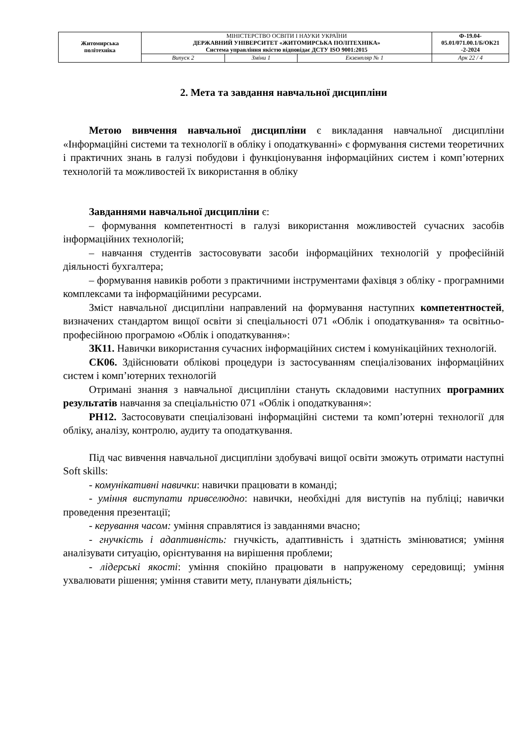| Житомирська політехніка | МІНІСТЕРСТВО ОСВІТИ І НАУКИ УКРАЇНИ ДЕРЖАВНИЙ УНІВЕРСИТЕТ «ЖИТОМИРСЬКА ПОЛІТЕХНІКА» Система управління якістю відповідає ДСТУ ISO 9001:2015 | | | Ф-19.04- 05.01/071.00.1/Б/ОК21 -2-2024 |
| | Випуск 2 | Зміни 1 | Екземпляр № 1 | Арк 22 / 4 |
2. Мета та завдання навчальної дисципліни
Метою вивчення навчальної дисципліни є викладання навчальної дисципліни «Інформаційні системи та технології в обліку і оподаткуванні» є формування системи теоретичних і практичних знань в галузі побудови і функціонування інформаційних систем і комп’ютерних технологій та можливостей їх використання в обліку
Завданнями навчальної дисципліни є:
– формування компетентності в галузі використання можливостей сучасних засобів інформаційних технологій;
– навчання студентів застосовувати засоби інформаційних технологій у професійній діяльності бухгалтера;
– формування навиків роботи з практичними інструментами фахівця з обліку - програмними комплексами та інформаційними ресурсами.
Зміст навчальної дисципліни направлений на формування наступних компетентностей, визначених стандартом вищої освіти зі спеціальності 071 «Облік і оподаткування» та освітньо-професійною програмою «Облік і оподаткування»:
ЗК11. Навички використання сучасних інформаційних систем і комунікаційних технологій.
СК06. Здійснювати облікові процедури із застосуванням спеціалізованих інформаційних систем і комп’ютерних технологій
Отримані знання з навчальної дисципліни стануть складовими наступних програмних результатів навчання за спеціальністю 071 «Облік і оподаткування»:
РН12. Застосовувати спеціалізовані інформаційні системи та комп’ютерні технології для обліку, аналізу, контролю, аудиту та оподаткування.
Під час вивчення навчальної дисципліни здобувачі вищої освіти зможуть отримати наступні Soft skills:
- комунікативні навички: навички працювати в команді;
- уміння виступати привселюдно: навички, необхідні для виступів на публіці; навички проведення презентації;
- керування часом: уміння справлятися із завданнями вчасно;
- гнучкість і адаптивність: гнучкість, адаптивність і здатність змінюватися; уміння аналізувати ситуацію, орієнтування на вирішення проблеми;
- лідерські якості: уміння спокійно працювати в напруженому середовищі; уміння ухвалювати рішення; уміння ставити мету, планувати діяльність;